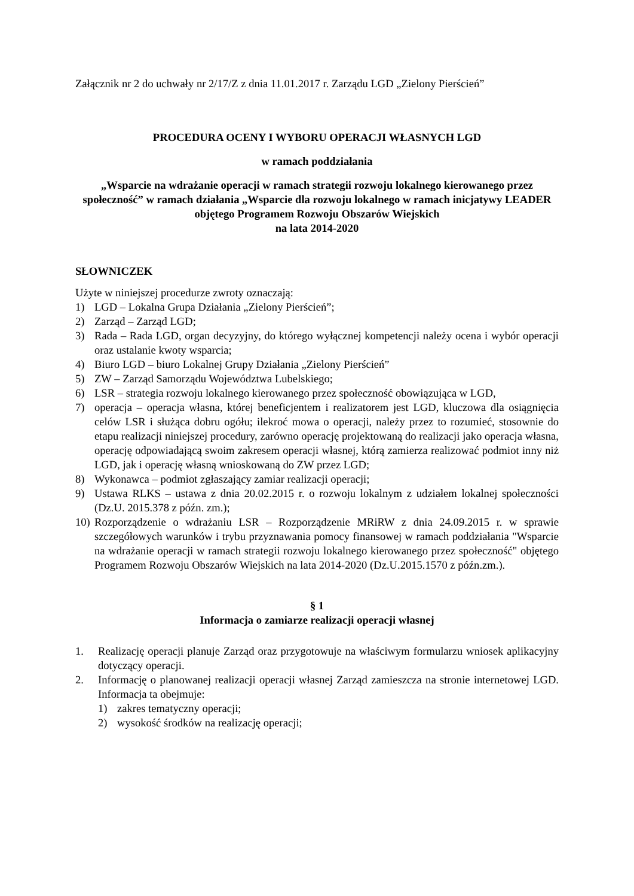Załącznik nr 2 do uchwały nr 2/17/Z z dnia 11.01.2017 r. Zarządu LGD „Zielony Pierścień”
PROCEDURA OCENY I WYBORU OPERACJI WŁASNYCH LGD
w ramach poddziałania
„Wsparcie na wdrażanie operacji w ramach strategii rozwoju lokalnego kierowanego przez społeczność” w ramach działania „Wsparcie dla rozwoju lokalnego w ramach inicjatywy LEADER objętego Programem Rozwoju Obszarów Wiejskich
na lata 2014-2020
SŁOWNICZEK
Użyte w niniejszej procedurze zwroty oznaczają:
1) LGD – Lokalna Grupa Działania „Zielony Pierścień”;
2) Zarząd – Zarząd LGD;
3) Rada – Rada LGD, organ decyzyjny, do którego wyłącznej kompetencji należy ocena i wybór operacji oraz ustalanie kwoty wsparcia;
4) Biuro LGD – biuro Lokalnej Grupy Działania „Zielony Pierścień”
5) ZW – Zarząd Samorządu Województwa Lubelskiego;
6) LSR – strategia rozwoju lokalnego kierowanego przez społeczność obowiązująca w LGD,
7) operacja – operacja własna, której beneficjentem i realizatorem jest LGD, kluczowa dla osiągnięcia celów LSR i służąca dobru ogółu; ilekroć mowa o operacji, należy przez to rozumieć, stosownie do etapu realizacji niniejszej procedury, zarówno operację projektowaną do realizacji jako operacja własna, operację odpowiadającą swoim zakresem operacji własnej, którą zamierza realizować podmiot inny niż LGD, jak i operację własną wnioskowaną do ZW przez LGD;
8) Wykonawca – podmiot zgłaszający zamiar realizacji operacji;
9) Ustawa RLKS – ustawa z dnia 20.02.2015 r. o rozwoju lokalnym z udziałem lokalnej społeczności (Dz.U. 2015.378 z późn. zm.);
10) Rozporządzenie o wdrażaniu LSR – Rozporządzenie MRiRW z dnia 24.09.2015 r. w sprawie szczegółowych warunków i trybu przyznawania pomocy finansowej w ramach poddziałania "Wsparcie na wdrażanie operacji w ramach strategii rozwoju lokalnego kierowanego przez społeczność" objętego Programem Rozwoju Obszarów Wiejskich na lata 2014-2020 (Dz.U.2015.1570 z późn.zm.).
§ 1
Informacja o zamiarze realizacji operacji własnej
1. Realizację operacji planuje Zarząd oraz przygotowuje na właściwym formularzu wniosek aplikacyjny dotyczący operacji.
2. Informację o planowanej realizacji operacji własnej Zarząd zamieszcza na stronie internetowej LGD. Informacja ta obejmuje:
1) zakres tematyczny operacji;
2) wysokość środków na realizację operacji;